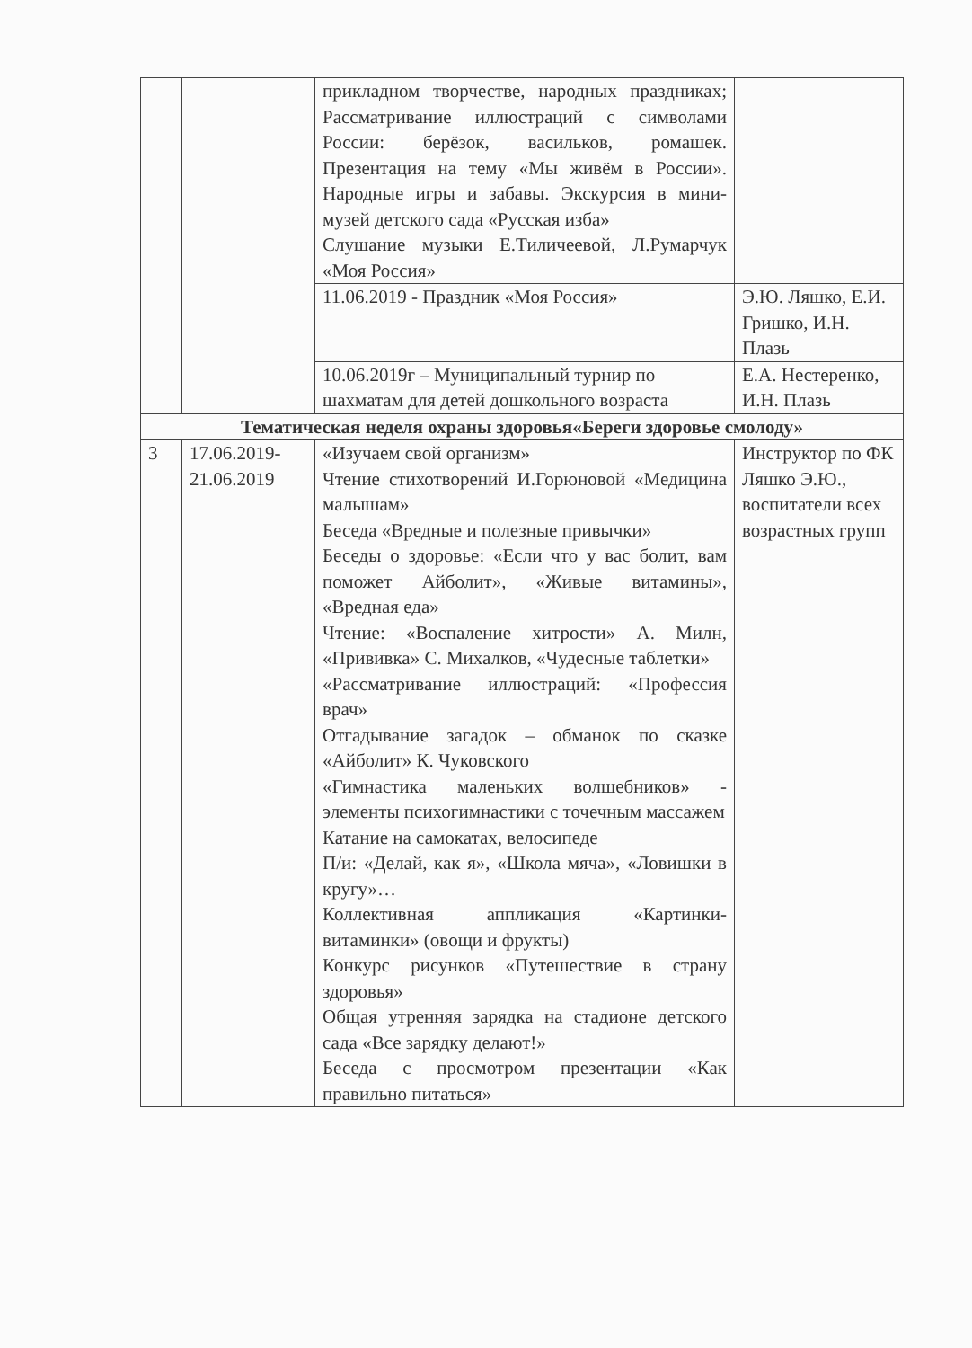| | | прикладном творчестве, народных праздниках; Рассматривание иллюстраций с символами России: берёзок, васильков, ромашек. Презентация на тему «Мы живём в России». Народные игры и забавы. Экскурсия в мини-музей детского сада «Русская изба» Слушание музыки Е.Тиличеевой, Л.Румарчук «Моя Россия» | |
| | | 11.06.2019 - Праздник «Моя Россия» | Э.Ю. Ляшко, Е.И. Гришко, И.Н. Плазь |
| | | 10.06.2019г – Муниципальный турнир по шахматам для детей дошкольного возраста | Е.А. Нестеренко, И.Н. Плазь |
| Тематическая неделя охраны здоровья«Береги здоровье смолоду» | | | |
| 3 | 17.06.2019-21.06.2019 | «Изучаем свой организм» Чтение стихотворений И.Горюновой «Медицина малышам» Беседа «Вредные и полезные привычки» Беседы о здоровье: «Если что у вас болит, вам поможет Айболит», «Живые витамины», «Вредная еда» Чтение: «Воспаление хитрости» А. Милн, «Прививка» С. Михалков, «Чудесные таблетки» «Рассматривание иллюстраций: «Профессия врач» Отгадывание загадок – обманок по сказке «Айболит» К. Чуковского «Гимнастика маленьких волшебников» - элементы психогимнастики с точечным массажем Катание на самокатах, велосипеде П/и: «Делай, как я», «Школа мяча», «Ловишки в кругу»… Коллективная аппликация «Картинки-витаминки» (овощи и фрукты) Конкурс рисунков «Путешествие в страну здоровья» Общая утренняя зарядка на стадионе детского сада «Все зарядку делают!» Беседа с просмотром презентации «Как правильно питаться» | Инструктор по ФК Ляшко Э.Ю., воспитатели всех возрастных групп |